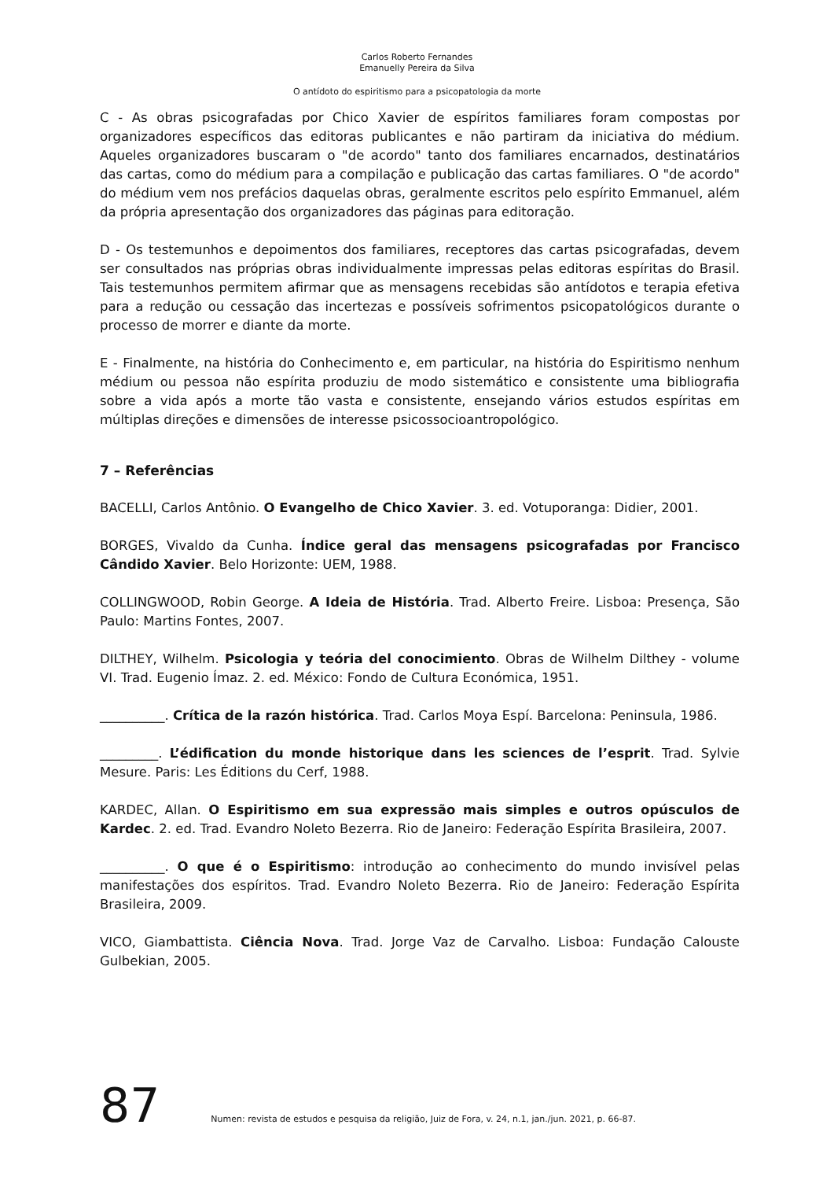Carlos Roberto Fernandes
Emanuelly Pereira da Silva
O antídoto do espiritismo para a psicopatologia da morte
C - As obras psicografadas por Chico Xavier de espíritos familiares foram compostas por organizadores específicos das editoras publicantes e não partiram da iniciativa do médium. Aqueles organizadores buscaram o "de acordo" tanto dos familiares encarnados, destinatários das cartas, como do médium para a compilação e publicação das cartas familiares. O "de acordo" do médium vem nos prefácios daquelas obras, geralmente escritos pelo espírito Emmanuel, além da própria apresentação dos organizadores das páginas para editoração.
D - Os testemunhos e depoimentos dos familiares, receptores das cartas psicografadas, devem ser consultados nas próprias obras individualmente impressas pelas editoras espíritas do Brasil. Tais testemunhos permitem afirmar que as mensagens recebidas são antídotos e terapia efetiva para a redução ou cessação das incertezas e possíveis sofrimentos psicopatológicos durante o processo de morrer e diante da morte.
E - Finalmente, na história do Conhecimento e, em particular, na história do Espiritismo nenhum médium ou pessoa não espírita produziu de modo sistemático e consistente uma bibliografia sobre a vida após a morte tão vasta e consistente, ensejando vários estudos espíritas em múltiplas direções e dimensões de interesse psicossocioantropológico.
7 – Referências
BACELLI, Carlos Antônio. O Evangelho de Chico Xavier. 3. ed. Votuporanga: Didier, 2001.
BORGES, Vivaldo da Cunha. Índice geral das mensagens psicografadas por Francisco Cândido Xavier. Belo Horizonte: UEM, 1988.
COLLINGWOOD, Robin George. A Ideia de História. Trad. Alberto Freire. Lisboa: Presença, São Paulo: Martins Fontes, 2007.
DILTHEY, Wilhelm. Psicologia y teória del conocimiento. Obras de Wilhelm Dilthey - volume VI. Trad. Eugenio Ímaz. 2. ed. México: Fondo de Cultura Económica, 1951.
__________. Crítica de la razón histórica. Trad. Carlos Moya Espí. Barcelona: Peninsula, 1986.
_________. L’édification du monde historique dans les sciences de l’esprit. Trad. Sylvie Mesure. Paris: Les Éditions du Cerf, 1988.
KARDEC, Allan. O Espiritismo em sua expressão mais simples e outros opúsculos de Kardec. 2. ed. Trad. Evandro Noleto Bezerra. Rio de Janeiro: Federação Espírita Brasileira, 2007.
__________. O que é o Espiritismo: introdução ao conhecimento do mundo invisível pelas manifestações dos espíritos. Trad. Evandro Noleto Bezerra. Rio de Janeiro: Federação Espírita Brasileira, 2009.
VICO, Giambattista. Ciência Nova. Trad. Jorge Vaz de Carvalho. Lisboa: Fundação Calouste Gulbekian, 2005.
87 Numen: revista de estudos e pesquisa da religião, Juiz de Fora, v. 24, n.1, jan./jun. 2021, p. 66-87.